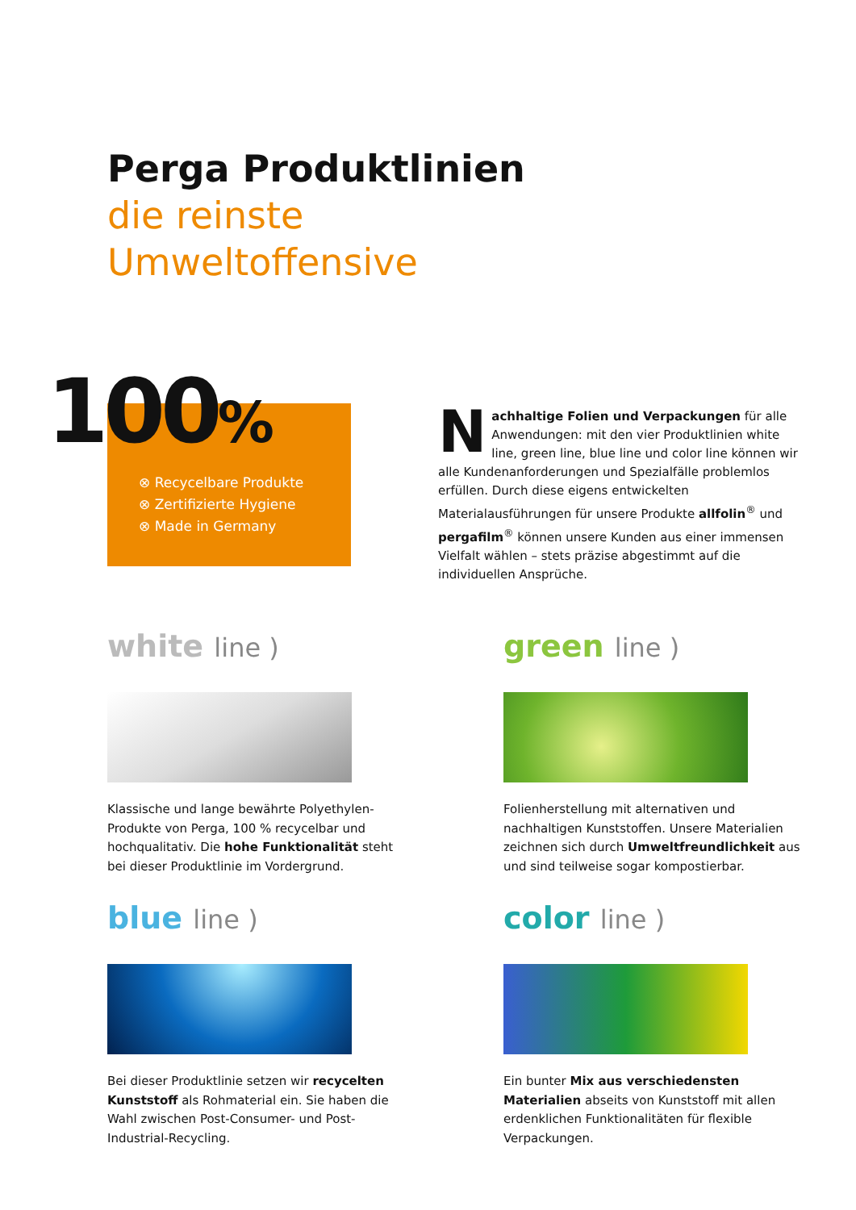Perga Produktlinien
die reinste
Umweltoffensive
100%
⊗ Recycelbare Produkte
⊗ Zertifizierte Hygiene
⊗ Made in Germany
Nachhaltige Folien und Verpackungen für alle Anwendungen: mit den vier Produktlinien white line, green line, blue line und color line können wir alle Kundenanforderungen und Spezialfälle problemlos erfüllen. Durch diese eigens entwickelten Materialausführungen für unsere Produkte allfolin<sup>®</sup> und pergafilm<sup>®</sup> können unsere Kunden aus einer immensen Vielfalt wählen – stets präzise abgestimmt auf die individuellen Ansprüche.
white line )
Klassische und lange bewährte Polyethylen-Produkte von Perga, 100 % recycelbar und hochqualitativ. Die hohe Funktionalität steht bei dieser Produktlinie im Vordergrund.
green line )
Folienherstellung mit alternativen und nachhaltigen Kunststoffen. Unsere Materialien zeichnen sich durch Umweltfreundlichkeit aus und sind teilweise sogar kompostierbar.
blue line )
Bei dieser Produktlinie setzen wir recycelten Kunststoff als Rohmaterial ein. Sie haben die Wahl zwischen Post-Consumer- und Post-Industrial-Recycling.
color line )
Ein bunter Mix aus verschiedensten Materialien abseits von Kunststoff mit allen erdenklichen Funktionalitäten für flexible Verpackungen.